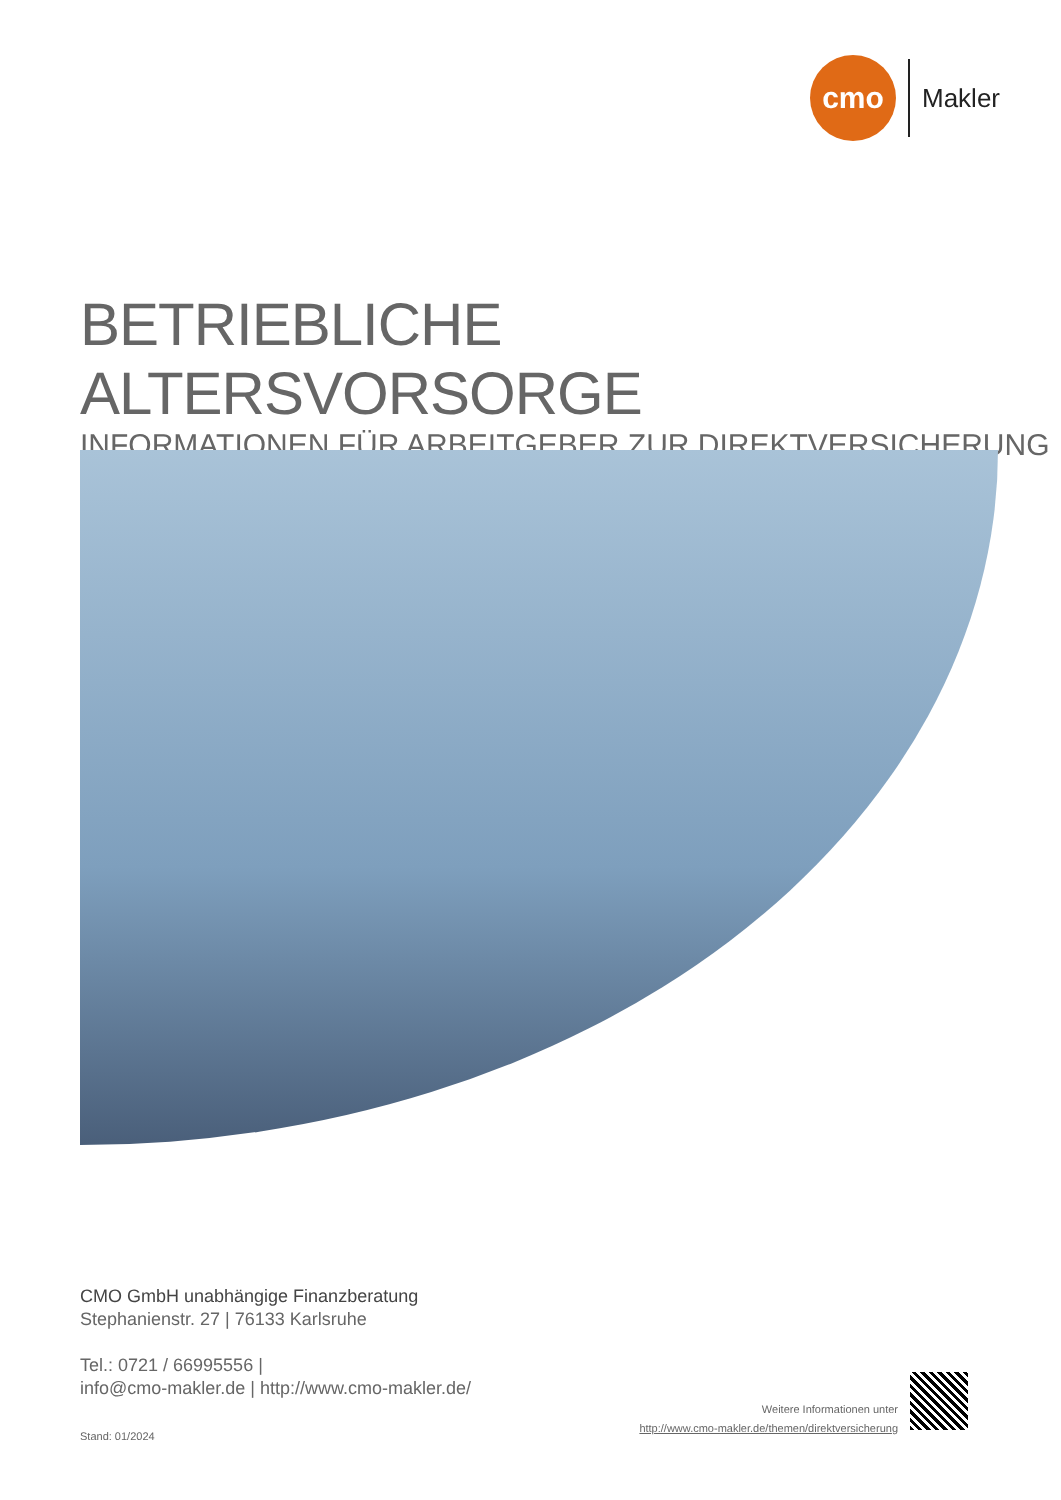cmo
Makler
BETRIEBLICHE ALTERSVORSORGE
INFORMATIONEN FÜR ARBEITGEBER ZUR DIREKTVERSICHERUNG
CMO GmbH unabhängige Finanzberatung
Stephanienstr. 27 | 76133 Karlsruhe
Tel.: 0721 / 66995556 |
info@cmo-makler.de | http://www.cmo-makler.de/
Stand: 01/2024
Weitere Informationen unter
http://www.cmo-makler.de/themen/direktversicherung